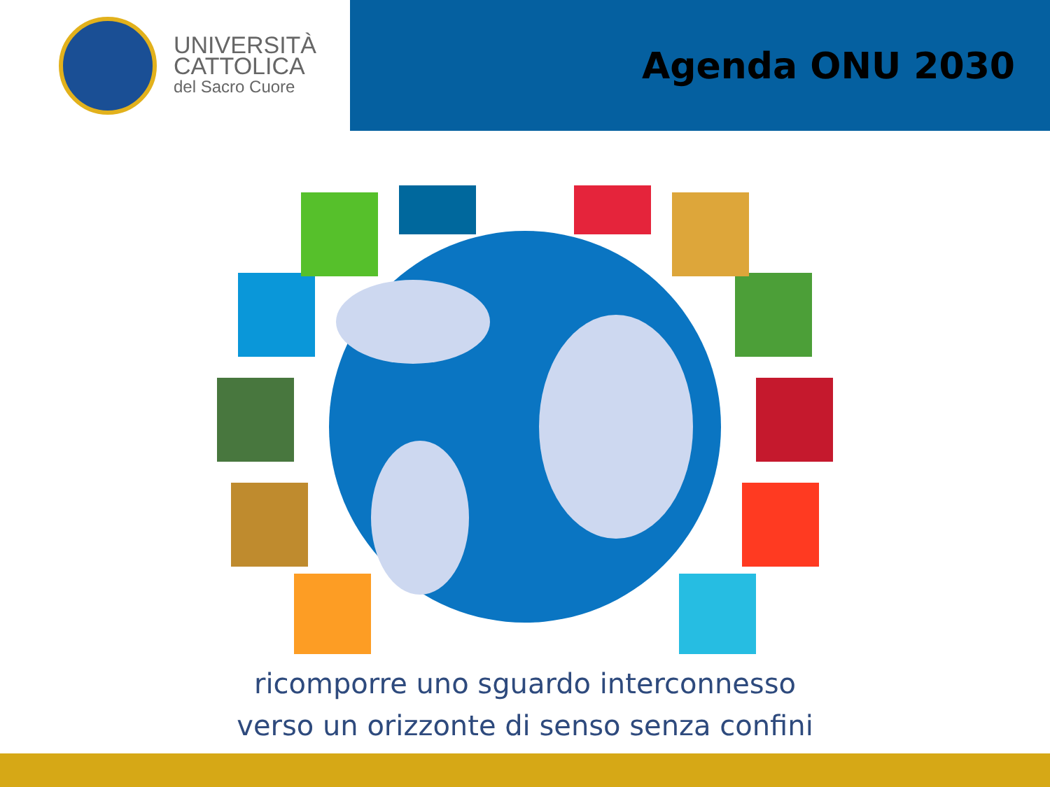UNIVERSITÀ
CATTOLICA
del Sacro Cuore
Agenda ONU 2030
ricomporre uno sguardo interconnesso
verso un orizzonte di senso senza confini